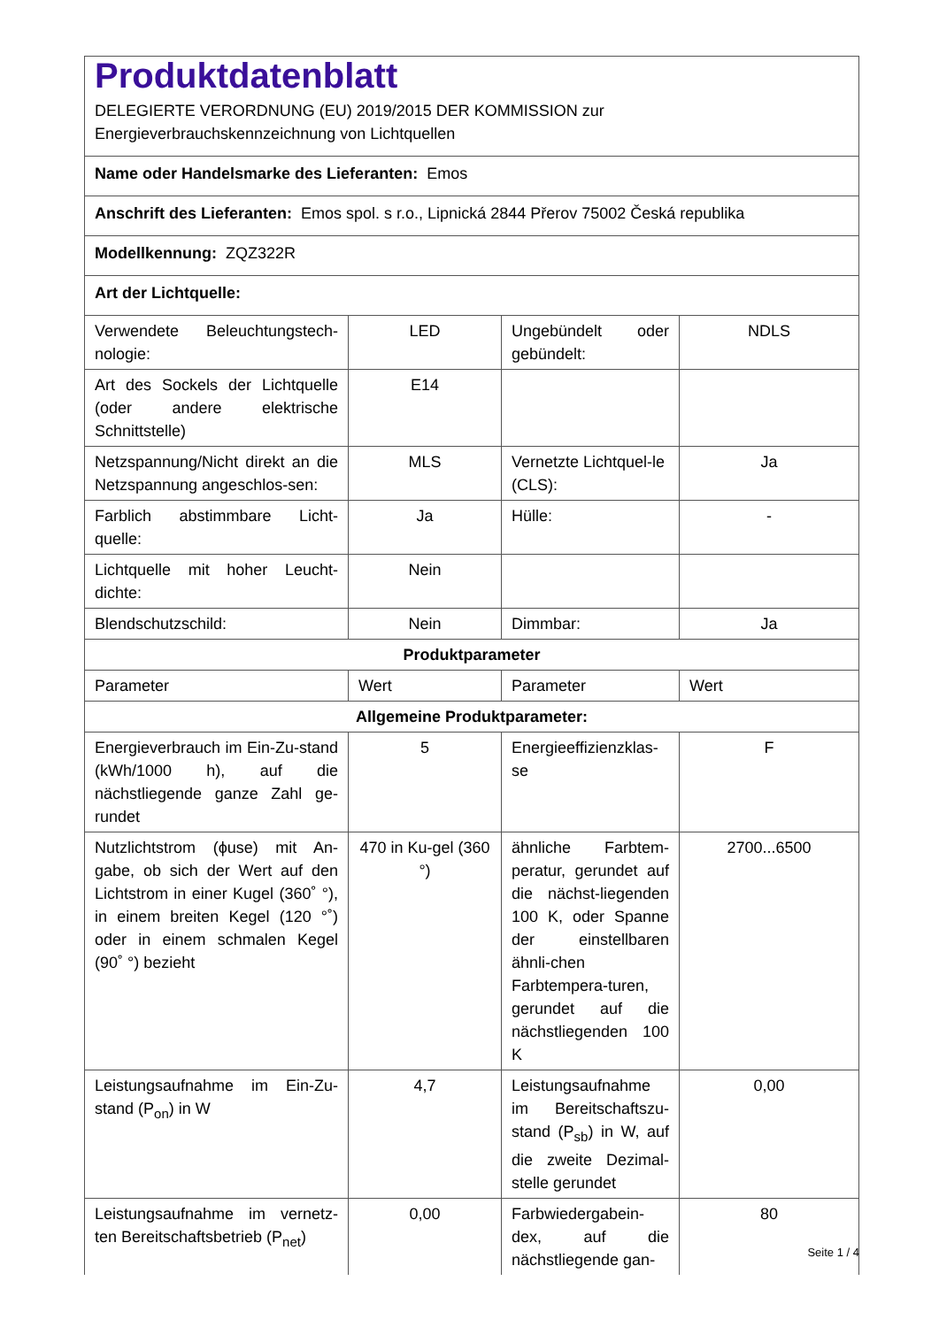| Produktdatenblatt DELEGIERTE VERORDNUNG (EU) 2019/2015 DER KOMMISSION zur Energieverbrauchskennzeichnung von Lichtquellen | | | |
| Name oder Handelsmarke des Lieferanten: Emos | | | |
| Anschrift des Lieferanten: Emos spol. s r.o., Lipnická 2844 Přerov 75002 Česká republika | | | |
| Modellkennung: ZQZ322R | | | |
| Art der Lichtquelle: | | | |
| Verwendete Beleuchtungstech-nologie: | LED | Ungebündelt oder gebündelt: | NDLS |
| Art des Sockels der Lichtquelle (oder andere elektrische Schnittstelle) | E14 | | |
| Netzspannung/Nicht direkt an die Netzspannung angeschlos-sen: | MLS | Vernetzte Lichtquel-le (CLS): | Ja |
| Farblich abstimmbare Licht-quelle: | Ja | Hülle: | - |
| Lichtquelle mit hoher Leucht-dichte: | Nein | | |
| Blendschutzschild: | Nein | Dimmbar: | Ja |
| Produktparameter | | | |
| Parameter | Wert | Parameter | Wert |
| Allgemeine Produktparameter: | | | |
| Energieverbrauch im Ein-Zu-stand (kWh/1000 h), auf die nächstliegende ganze Zahl ge-rundet | 5 | Energieeffizienzklas-se | F |
| Nutzlichtstrom (ϕuse) mit An-gabe, ob sich der Wert auf den Lichtstrom in einer Kugel (360˚ °), in einem breiten Kegel (120 °˚) oder in einem schmalen Kegel (90˚ °) bezieht | 470 in Ku-gel (360 °) | ähnliche Farbtem-peratur, gerundet auf die nächst-liegenden 100 K, oder Spanne der einstellbaren ähnli-chen Farbtempera-turen, gerundet auf die nächstliegenden 100 K | 2700...6500 |
| Leistungsaufnahme im Ein-Zu-stand (P<sub>on</sub>) in W | 4,7 | Leistungsaufnahme im Bereitschaftszu-stand (P<sub>sb</sub>) in W, auf die zweite Dezimal-stelle gerundet | 0,00 |
| Leistungsaufnahme im vernetz-ten Bereitschaftsbetrieb (P<sub>net</sub>) | 0,00 | Farbwiedergabein-dex, auf die nächstliegende gan- | 80 |
Seite 1 / 4